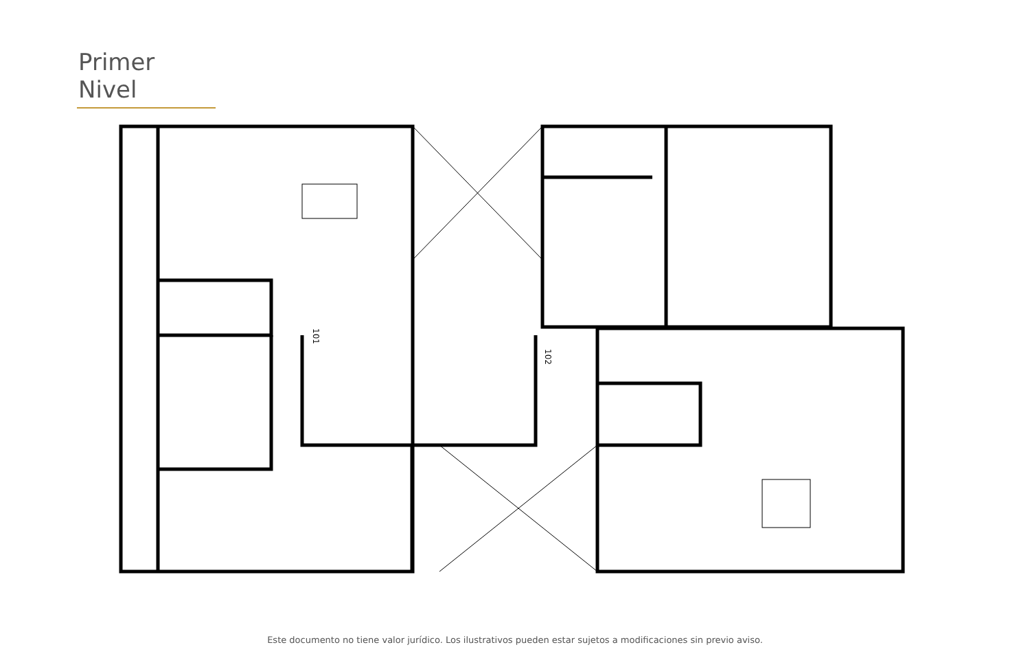Primer Nivel
101
102
Este documento no tiene valor jurídico. Los ilustrativos pueden estar sujetos a modificaciones sin previo aviso.